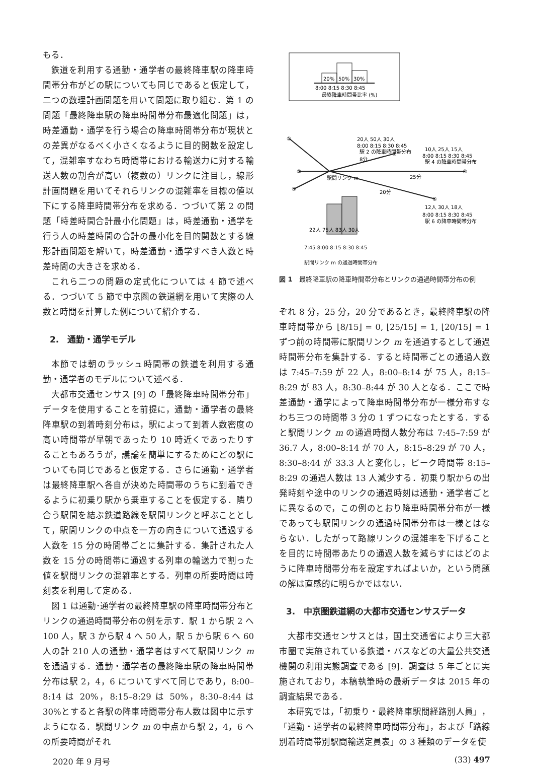もる．
鉄道を利用する通勤・通学者の最終降車駅の降車時間帯分布がどの駅についても同じであると仮定して，二つの数理計画問題を用いて問題に取り組む．第 1 の問題「最終降車駅の降車時間帯分布最適化問題」は，時差通勤・通学を行う場合の降車時間帯分布が現状との差異がなるべく小さくなるように目的関数を設定して，混雑率すなわち時間帯における輸送力に対する輸送人数の割合が高い（複数の）リンクに注目し，線形計画問題を用いてそれらリンクの混雑率を目標の値以下にする降車時間帯分布を求める．つづいて第 2 の問題「時差時間合計最小化問題」は，時差通勤・通学を行う人の時差時間の合計の最小化を目的関数とする線形計画問題を解いて，時差通勤・通学すべき人数と時差時間の大きさを求める．
これら二つの問題の定式化については 4 節で述べる．つづいて 5 節で中京圏の鉄道網を用いて実際の人数と時間を計算した例について紹介する．
2.　通勤・通学モデル
本節では朝のラッシュ時間帯の鉄道を利用する通勤・通学者のモデルについて述べる．
大都市交通センサス [9] の「最終降車時間帯分布」データを使用することを前提に，通勤・通学者の最終降車駅の到着時刻分布は，駅によって到着人数密度の高い時間帯が早朝であったり 10 時近くであったりすることもあろうが，議論を簡単にするためにどの駅についても同じであると仮定する．さらに通勤・通学者は最終降車駅へ各自が決めた時間帯のうちに到着できるように初乗り駅から乗車することを仮定する．隣り合う駅間を結ぶ鉄道路線を駅間リンクと呼ぶこととして，駅間リンクの中点を一方の向きについて通過する人数を 15 分の時間帯ごとに集計する．集計された人数を 15 分の時間帯に通過する列車の輸送力で割った値を駅間リンクの混雑率とする．列車の所要時間は時刻表を利用して定める．
図 1 は通勤･通学者の最終降車駅の降車時間帯分布とリンクの通過時間帯分布の例を示す．駅 1 から駅 2 へ 100 人，駅 3 から駅 4 へ 50 人，駅 5 から駅 6 へ 60 人の計 210 人の通勤・通学者はすべて駅間リンク m を通過する．通勤・通学者の最終降車駅の降車時間帯分布は駅 2，4，6 についてすべて同じであり，8:00–8:14 は 20%，8:15–8:29 は 50%，8:30–8:44 は 30%とすると各駅の降車時間帯分布人数は図中に示すようになる．駅間リンク m の中点から駅 2，4，6 への所要時間がそれ
20%
50%
30%
8:00 8:15 8:30 8:45
最終降車時間帯比率 (%)
20人 50人 30人
8:00 8:15 8:30 8:45
駅 2 の降車時間帯分布
10人 25人 15人
8:00 8:15 8:30 8:45
駅 4 の降車時間帯分布
①
②
③
④
⑤
⑥
8分
25分
20分
駅間リンク m
22人 75人 83人 30人
12人 30人 18人
8:00 8:15 8:30 8:45
駅 6 の降車時間帯分布
7:45 8:00 8:15 8:30 8:45
駅間リンク m の通過時間帯分布
図 1　最終降車駅の降車時間帯分布とリンクの通過時間帯分布の例
ぞれ 8 分，25 分，20 分であるとき，最終降車駅の降車時間帯から ⌊8/15⌋ = 0, ⌊25/15⌋ = 1, ⌊20/15⌋ = 1 ずつ前の時間帯に駅間リンク m を通過するとして通過時間帯分布を集計する．すると時間帯ごとの通過人数は 7:45–7:59 が 22 人，8:00–8:14 が 75 人，8:15–8:29 が 83 人，8:30–8:44 が 30 人となる．ここで時差通勤・通学によって降車時間帯分布が一様分布すなわち三つの時間帯 3 分の 1 ずつになったとする．すると駅間リンク m の通過時間人数分布は 7:45–7:59 が 36.7 人，8:00–8:14 が 70 人，8:15–8:29 が 70 人，8:30–8:44 が 33.3 人と変化し，ピーク時間帯 8:15–8:29 の通過人数は 13 人減少する．初乗り駅からの出発時刻や途中のリンクの通過時刻は通勤・通学者ごとに異なるので，この例のとおり降車時間帯分布が一様であっても駅間リンクの通過時間帯分布は一様とはならない．したがって路線リンクの混雑率を下げることを目的に時間帯あたりの通過人数を減らすにはどのように降車時間帯分布を設定すればよいか，という問題の解は直感的に明らかではない．
3.　中京圏鉄道網の大都市交通センサスデータ
大都市交通センサスとは，国土交通省により三大都市圏で実施されている鉄道・バスなどの大量公共交通機関の利用実態調査である [9]．調査は 5 年ごとに実施されており，本稿執筆時の最新データは 2015 年の調査結果である．
本研究では，「初乗り・最終降車駅間経路別人員」，「通勤・通学者の最終降車時間帯分布」，および「路線別着時間帯別駅間輸送定員表」の 3 種類のデータを使
2020 年 9 月号 (33) 497